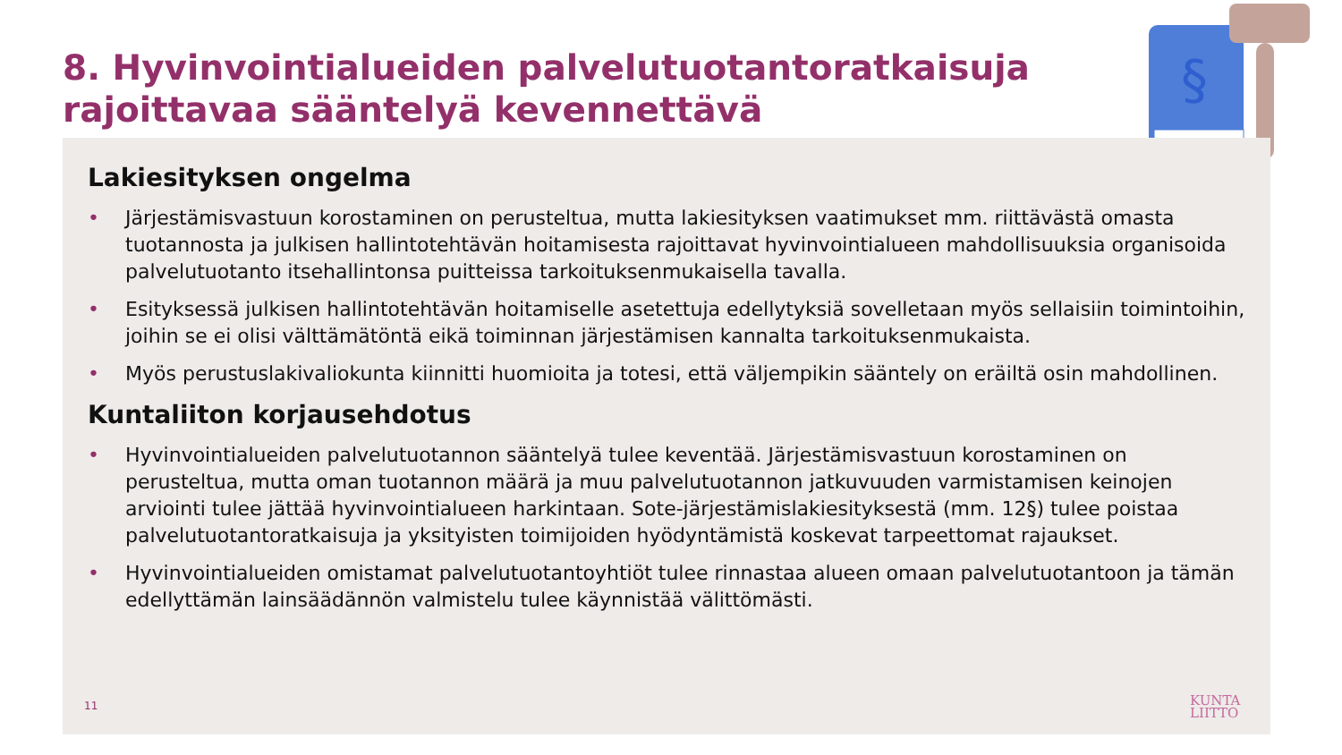8. Hyvinvointialueiden palvelutuotantoratkaisuja
rajoittavaa sääntelyä kevennettävä
§
Lakiesityksen ongelma
• Järjestämisvastuun korostaminen on perusteltua, mutta lakiesityksen vaatimukset mm. riittävästä omasta tuotannosta ja julkisen hallintotehtävän hoitamisesta rajoittavat hyvinvointialueen mahdollisuuksia organisoida palvelutuotanto itsehallintonsa puitteissa tarkoituksenmukaisella tavalla.
• Esityksessä julkisen hallintotehtävän hoitamiselle asetettuja edellytyksiä sovelletaan myös sellaisiin toimintoihin, joihin se ei olisi välttämätöntä eikä toiminnan järjestämisen kannalta tarkoituksenmukaista.
• Myös perustuslakivaliokunta kiinnitti huomioita ja totesi, että väljempikin sääntely on eräiltä osin mahdollinen.
Kuntaliiton korjausehdotus
• Hyvinvointialueiden palvelutuotannon sääntelyä tulee keventää. Järjestämisvastuun korostaminen on perusteltua, mutta oman tuotannon määrä ja muu palvelutuotannon jatkuvuuden varmistamisen keinojen arviointi tulee jättää hyvinvointialueen harkintaan. Sote-järjestämislakiesityksestä (mm. 12§) tulee poistaa palvelutuotantoratkaisuja ja yksityisten toimijoiden hyödyntämistä koskevat tarpeettomat rajaukset.
• Hyvinvointialueiden omistamat palvelutuotantoyhtiöt tulee rinnastaa alueen omaan palvelutuotantoon ja tämän edellyttämän lainsäädännön valmistelu tulee käynnistää välittömästi.
11
KUNTA
LIITTO